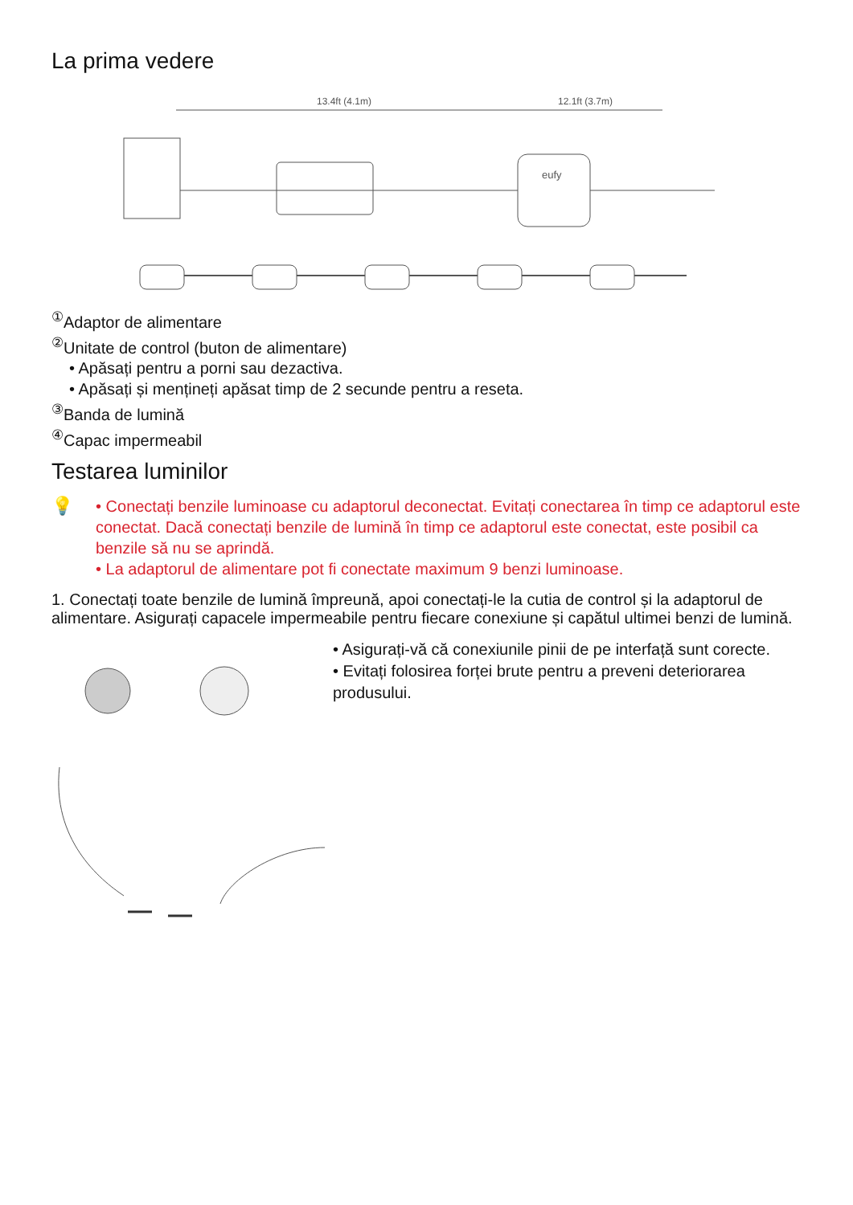La prima vedere
13.4ft (4.1m)
12.1ft (3.7m)
eufy
<sup>①</sup>Adaptor de alimentare
<sup>②</sup>Unitate de control (buton de alimentare)
• Apăsați pentru a porni sau dezactiva.
• Apăsați și mențineți apăsat timp de 2 secunde pentru a reseta.
<sup>③</sup>Banda de lumină
<sup>④</sup>Capac impermeabil
Testarea luminilor
💡 • Conectați benzile luminoase cu adaptorul deconectat. Evitați conectarea în timp ce adaptorul este conectat. Dacă conectați benzile de lumină în timp ce adaptorul este conectat, este posibil ca benzile să nu se aprindă.
• La adaptorul de alimentare pot fi conectate maximum 9 benzi luminoase.
1. Conectați toate benzile de lumină împreună, apoi conectați-le la cutia de control și la adaptorul de alimentare. Asigurați capacele impermeabile pentru fiecare conexiune și capătul ultimei benzi de lumină.
• Asigurați-vă că conexiunile pinii de pe interfață sunt corecte.
• Evitați folosirea forței brute pentru a preveni deteriorarea produsului.